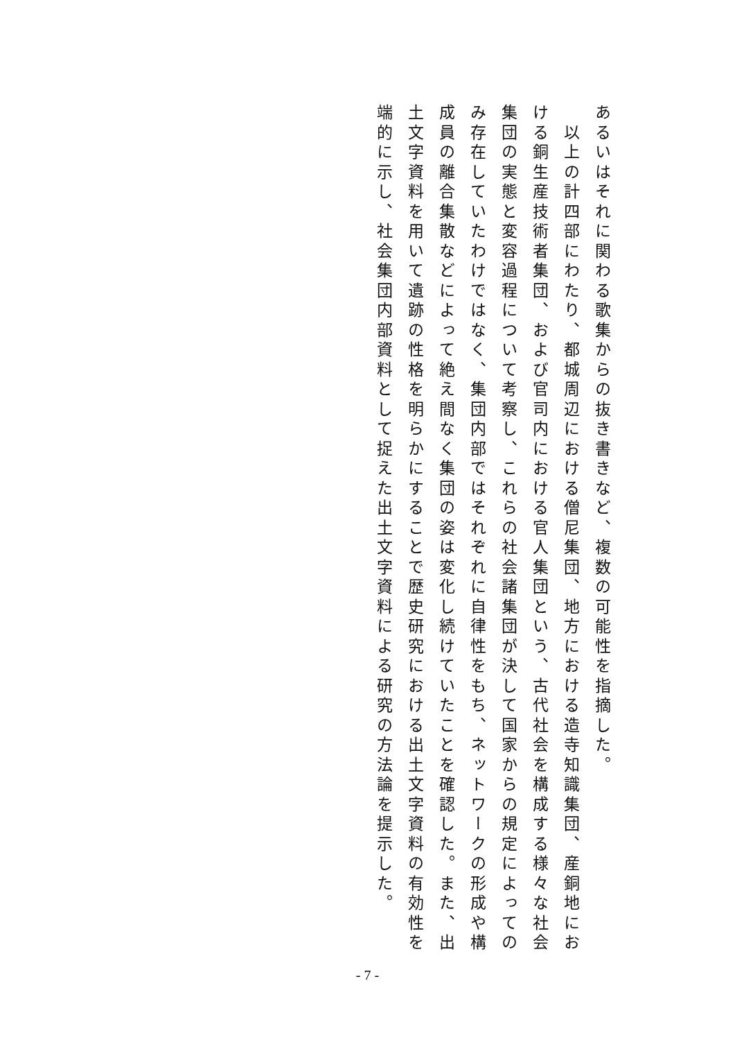あるいはそれに関わる歌集からの抜き書きなど、複数の可能性を指摘した。
　以上の計四部にわたり、都城周辺における僧尼集団、地方における造寺知識集団、産銅地における銅生産技術者集団、および官司内における官人集団という、古代社会を構成する様々な社会集団の実態と変容過程について考察し、これらの社会諸集団が決して国家からの規定によってのみ存在していたわけではなく、集団内部ではそれぞれに自律性をもち、ネットワークの形成や構成員の離合集散などによって絶え間なく集団の姿は変化し続けていたことを確認した。また、出土文字資料を用いて遺跡の性格を明らかにすることで歴史研究における出土文字資料の有効性を端的に示し、社会集団内部資料として捉えた出土文字資料による研究の方法論を提示した。
- 7 -